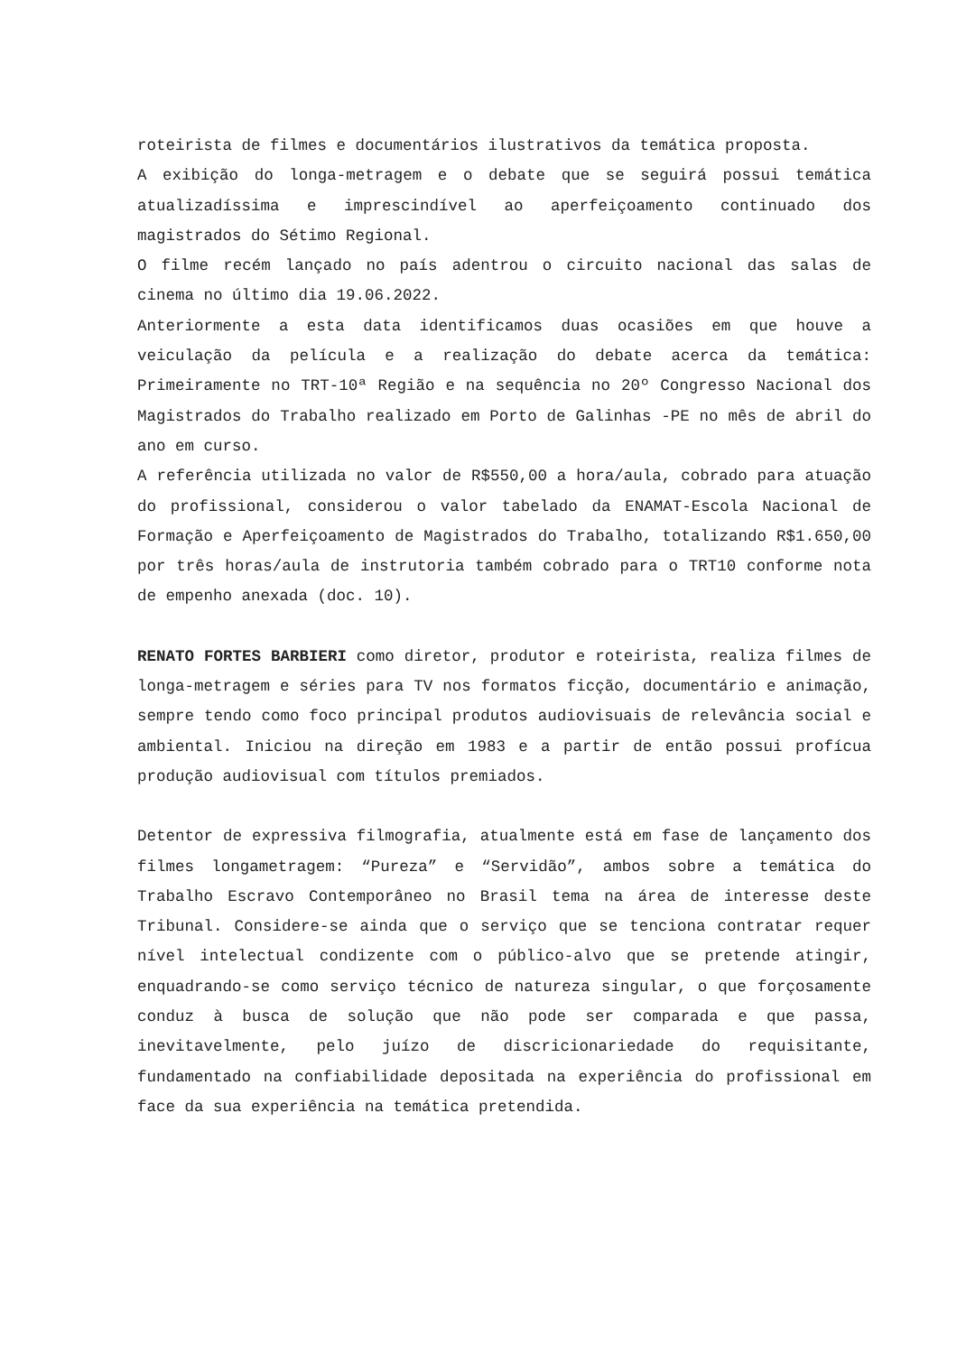roteirista de filmes e documentários ilustrativos da temática proposta.
A exibição do longa-metragem e o debate que se seguirá possui temática atualizadíssima e imprescindível ao aperfeiçoamento continuado dos magistrados do Sétimo Regional.
O filme recém lançado no país adentrou o circuito nacional das salas de cinema no último dia 19.06.2022.
Anteriormente a esta data identificamos duas ocasiões em que houve a veiculação da película e a realização do debate acerca da temática: Primeiramente no TRT-10ª Região e na sequência no 20º Congresso Nacional dos Magistrados do Trabalho realizado em Porto de Galinhas -PE no mês de abril do ano em curso.
A referência utilizada no valor de R$550,00 a hora/aula, cobrado para atuação do profissional, considerou o valor tabelado da ENAMAT-Escola Nacional de Formação e Aperfeiçoamento de Magistrados do Trabalho, totalizando R$1.650,00 por três horas/aula de instrutoria também cobrado para o TRT10 conforme nota de empenho anexada (doc. 10).
RENATO FORTES BARBIERI como diretor, produtor e roteirista, realiza filmes de longa-metragem e séries para TV nos formatos ficção, documentário e animação, sempre tendo como foco principal produtos audiovisuais de relevância social e ambiental. Iniciou na direção em 1983 e a partir de então possui profícua produção audiovisual com títulos premiados.
Detentor de expressiva filmografia, atualmente está em fase de lançamento dos filmes longametragem: “Pureza” e “Servidão”, ambos sobre a temática do Trabalho Escravo Contemporâneo no Brasil tema na área de interesse deste Tribunal. Considere-se ainda que o serviço que se tenciona contratar requer nível intelectual condizente com o público-alvo que se pretende atingir, enquadrando-se como serviço técnico de natureza singular, o que forçosamente conduz à busca de solução que não pode ser comparada e que passa, inevitavelmente, pelo juízo de discricionariedade do requisitante, fundamentado na confiabilidade depositada na experiência do profissional em face da sua experiência na temática pretendida.